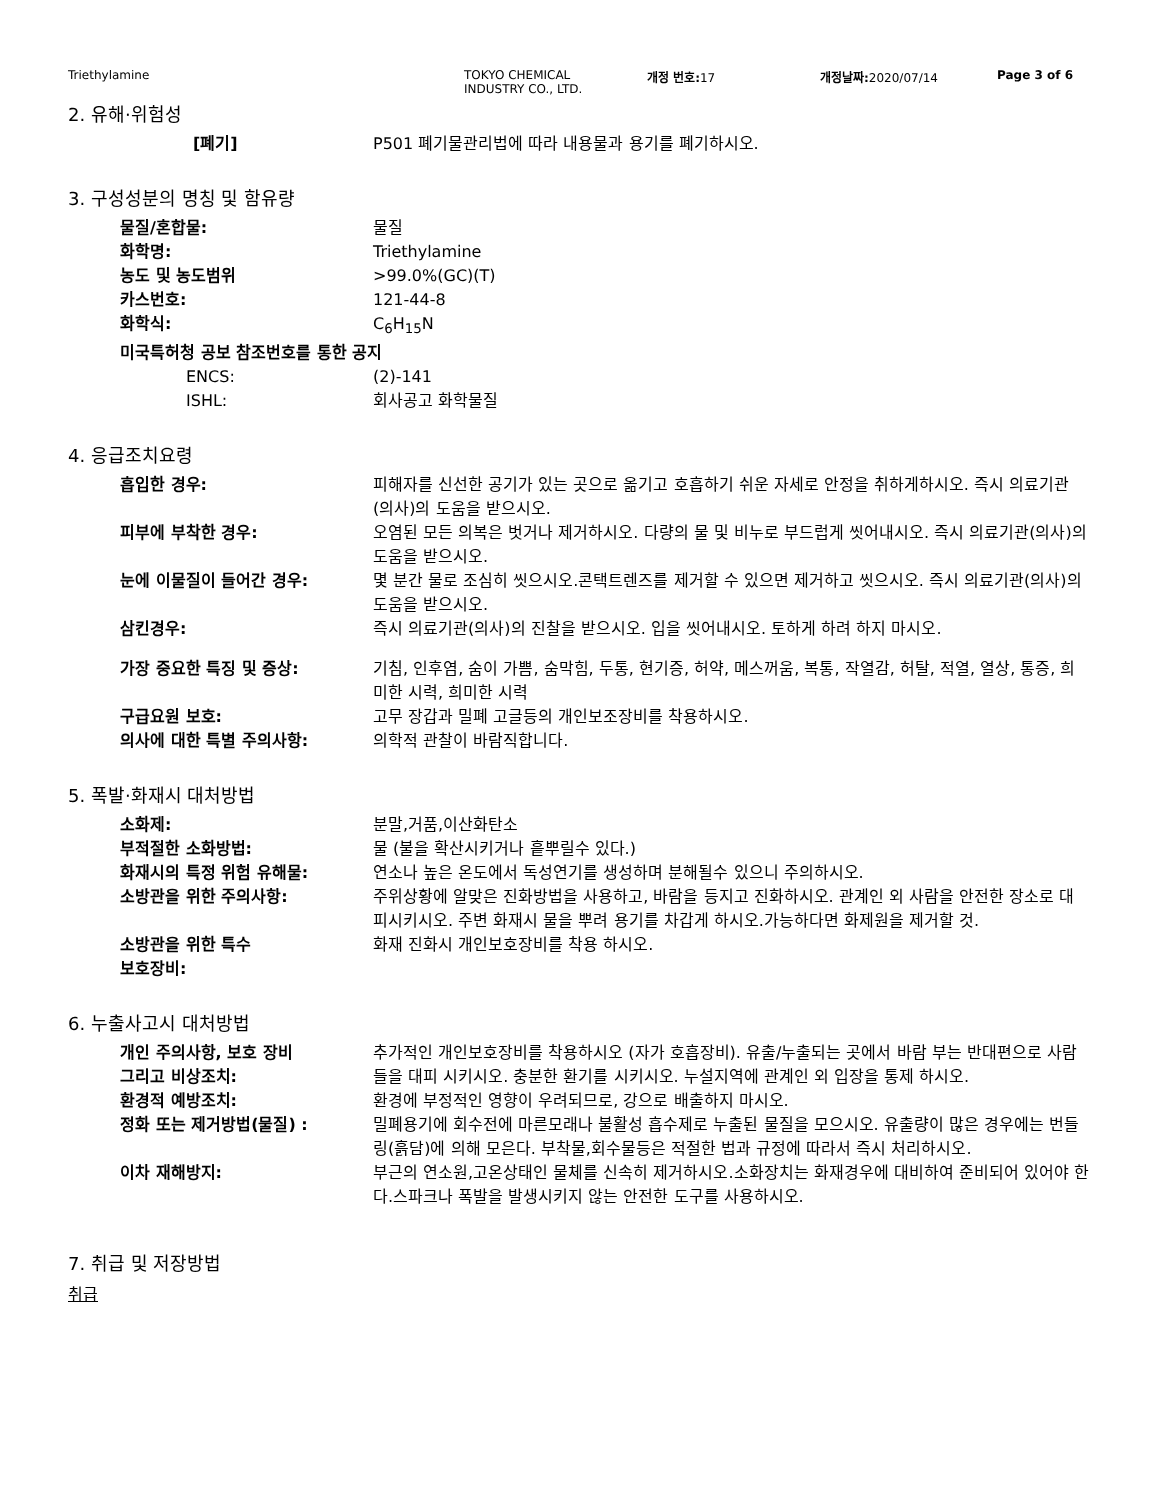Triethylamine TOKYO CHEMICAL
INDUSTRY CO., LTD.
개정 번호: 17 개정날짜: 2020/07/14 Page 3 of 6
2. 유해·위험성
[폐기] P501 폐기물관리법에 따라 내용물과 용기를 폐기하시오.
3. 구성성분의 명칭 및 함유량
물질/혼합물: 물질
화학명: Triethylamine
농도 및 농도범위 >99.0%(GC)(T)
카스번호: 121-44-8
화학식: C<sub>6</sub>H<sub>15</sub>N
미국특허청 공보 참조번호를 통한 공지
ENCS: (2)-141
ISHL: 회사공고 화학물질
4. 응급조치요령
흡입한 경우: 피해자를 신선한 공기가 있는 곳으로 옮기고 호흡하기 쉬운 자세로 안정을 취하게하시오. 즉시 의료기관(의사)의 도움을 받으시오.
피부에 부착한 경우: 오염된 모든 의복은 벗거나 제거하시오. 다량의 물 및 비누로 부드럽게 씻어내시오. 즉시 의료기관(의사)의 도움을 받으시오.
눈에 이물질이 들어간 경우: 몇 분간 물로 조심히 씻으시오.콘택트렌즈를 제거할 수 있으면 제거하고 씻으시오. 즉시 의료기관(의사)의 도움을 받으시오.
삼킨경우: 즉시 의료기관(의사)의 진찰을 받으시오. 입을 씻어내시오. 토하게 하려 하지 마시오.
가장 중요한 특징 및 증상: 기침, 인후염, 숨이 가쁨, 숨막힘, 두통, 현기증, 허약, 메스꺼움, 복통, 작열감, 허탈, 적열, 열상, 통증, 희미한 시력, 희미한 시력
구급요원 보호: 고무 장갑과 밀폐 고글등의 개인보조장비를 착용하시오.
의사에 대한 특별 주의사항: 의학적 관찰이 바람직합니다.
5. 폭발·화재시 대처방법
소화제: 분말,거품,이산화탄소
부적절한 소화방법: 물 (불을 확산시키거나 흩뿌릴수 있다.)
화재시의 특정 위험 유해물: 연소나 높은 온도에서 독성연기를 생성하며 분해될수 있으니 주의하시오.
소방관을 위한 주의사항: 주위상황에 알맞은 진화방법을 사용하고, 바람을 등지고 진화하시오. 관계인 외 사람을 안전한 장소로 대피시키시오. 주변 화재시 물을 뿌려 용기를 차갑게 하시오.가능하다면 화제원을 제거할 것.
소방관을 위한 특수
보호장비:
화재 진화시 개인보호장비를 착용 하시오.
6. 누출사고시 대처방법
개인 주의사항, 보호 장비
그리고 비상조치:
추가적인 개인보호장비를 착용하시오 (자가 호흡장비). 유출/누출되는 곳에서 바람 부는 반대편으로 사람들을 대피 시키시오. 충분한 환기를 시키시오. 누설지역에 관계인 외 입장을 통제 하시오.
환경적 예방조치: 환경에 부정적인 영향이 우려되므로, 강으로 배출하지 마시오.
정화 또는 제거방법(물질) : 밀폐용기에 회수전에 마른모래나 불활성 흡수제로 누출된 물질을 모으시오. 유출량이 많은 경우에는 번들링(흙담)에 의해 모은다. 부착물,회수물등은 적절한 법과 규정에 따라서 즉시 처리하시오.
이차 재해방지: 부근의 연소원,고온상태인 물체를 신속히 제거하시오.소화장치는 화재경우에 대비하여 준비되어 있어야 한다.스파크나 폭발을 발생시키지 않는 안전한 도구를 사용하시오.
7. 취급 및 저장방법
취급